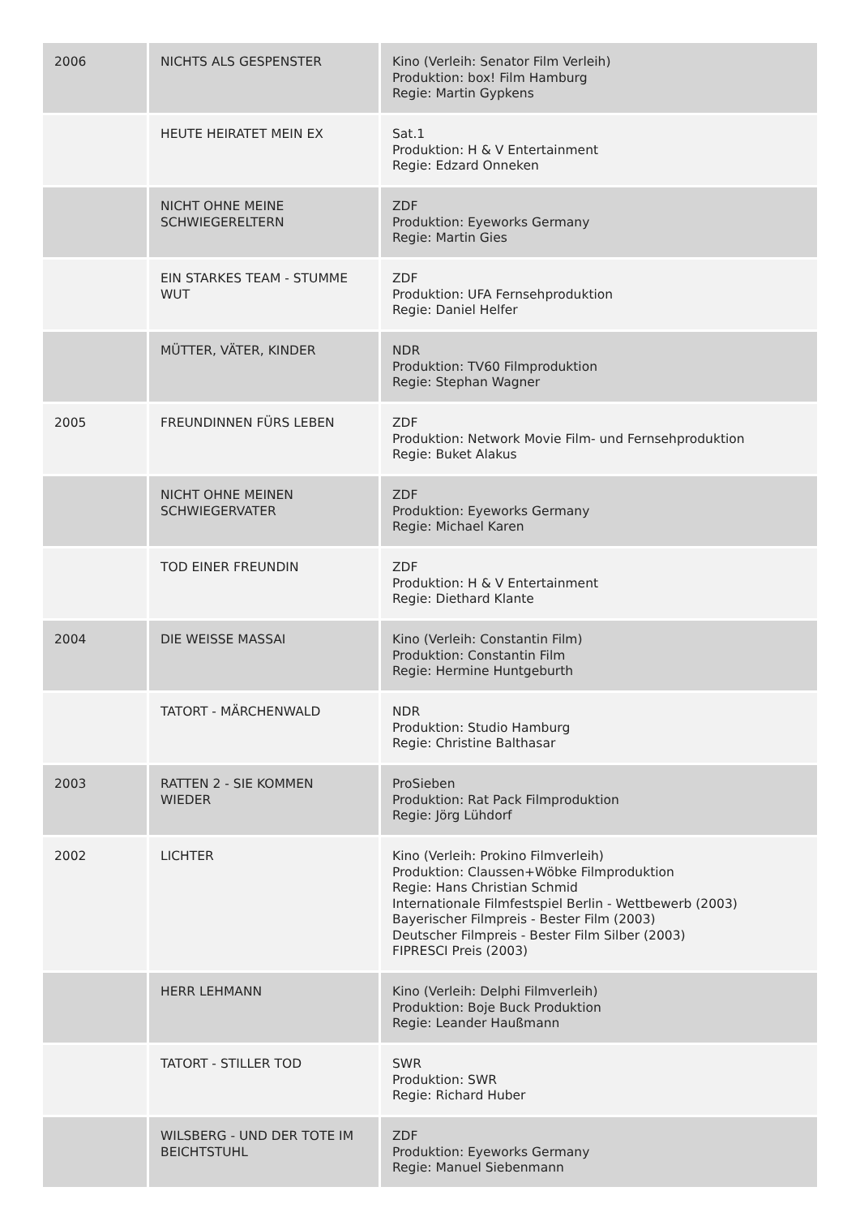| 2006 | NICHTS ALS GESPENSTER | Kino (Verleih: Senator Film Verleih) Produktion: box! Film Hamburg Regie: Martin Gypkens |
| | HEUTE HEIRATET MEIN EX | Sat.1 Produktion: H & V Entertainment Regie: Edzard Onneken |
| | NICHT OHNE MEINE SCHWIEGERELTERN | ZDF Produktion: Eyeworks Germany Regie: Martin Gies |
| | EIN STARKES TEAM - STUMME WUT | ZDF Produktion: UFA Fernsehproduktion Regie: Daniel Helfer |
| | MÜTTER, VÄTER, KINDER | NDR Produktion: TV60 Filmproduktion Regie: Stephan Wagner |
| 2005 | FREUNDINNEN FÜRS LEBEN | ZDF Produktion: Network Movie Film- und Fernsehproduktion Regie: Buket Alakus |
| | NICHT OHNE MEINEN SCHWIEGERVATER | ZDF Produktion: Eyeworks Germany Regie: Michael Karen |
| | TOD EINER FREUNDIN | ZDF Produktion: H & V Entertainment Regie: Diethard Klante |
| 2004 | DIE WEISSE MASSAI | Kino (Verleih: Constantin Film) Produktion: Constantin Film Regie: Hermine Huntgeburth |
| | TATORT - MÄRCHENWALD | NDR Produktion: Studio Hamburg Regie: Christine Balthasar |
| 2003 | RATTEN 2 - SIE KOMMEN WIEDER | ProSieben Produktion: Rat Pack Filmproduktion Regie: Jörg Lühdorf |
| 2002 | LICHTER | Kino (Verleih: Prokino Filmverleih) Produktion: Claussen+Wöbke Filmproduktion Regie: Hans Christian Schmid Internationale Filmfestspiel Berlin - Wettbewerb (2003) Bayerischer Filmpreis - Bester Film (2003) Deutscher Filmpreis - Bester Film Silber (2003) FIPRESCI Preis (2003) |
| | HERR LEHMANN | Kino (Verleih: Delphi Filmverleih) Produktion: Boje Buck Produktion Regie: Leander Haußmann |
| | TATORT - STILLER TOD | SWR Produktion: SWR Regie: Richard Huber |
| | WILSBERG - UND DER TOTE IM BEICHTSTUHL | ZDF Produktion: Eyeworks Germany Regie: Manuel Siebenmann |